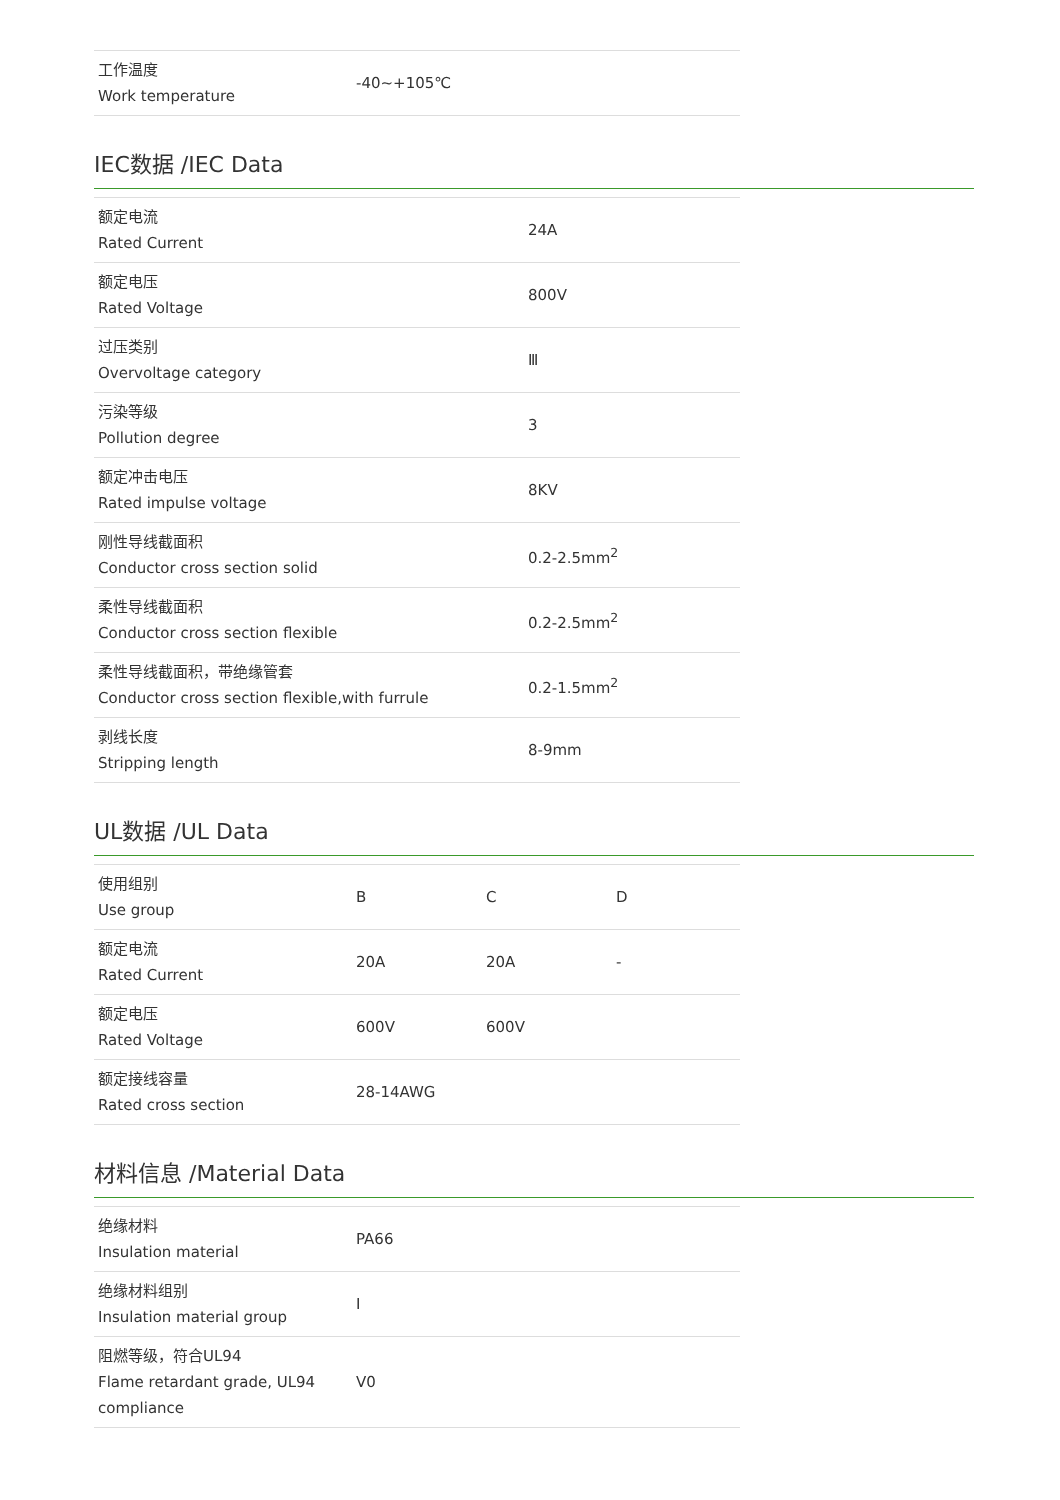| 工作温度 Work temperature | -40~+105℃ |
IEC数据 /IEC Data
| 额定电流 Rated Current | 24A |
| 额定电压 Rated Voltage | 800V |
| 过压类别 Overvoltage category | Ⅲ |
| 污染等级 Pollution degree | 3 |
| 额定冲击电压 Rated impulse voltage | 8KV |
| 刚性导线截面积 Conductor cross section solid | 0.2-2.5mm<sup>2</sup> |
| 柔性导线截面积 Conductor cross section flexible | 0.2-2.5mm<sup>2</sup> |
| 柔性导线截面积，带绝缘管套 Conductor cross section flexible,with furrule | 0.2-1.5mm<sup>2</sup> |
| 剥线长度 Stripping length | 8-9mm |
UL数据 /UL Data
| 使用组别 Use group | B | C | D |
| 额定电流 Rated Current | 20A | 20A | - |
| 额定电压 Rated Voltage | 600V | 600V | |
| 额定接线容量 Rated cross section | 28-14AWG | | |
材料信息 /Material Data
| 绝缘材料 Insulation material | PA66 |
| 绝缘材料组别 Insulation material group | I |
| 阻燃等级，符合UL94 Flame retardant grade, UL94 compliance | V0 |